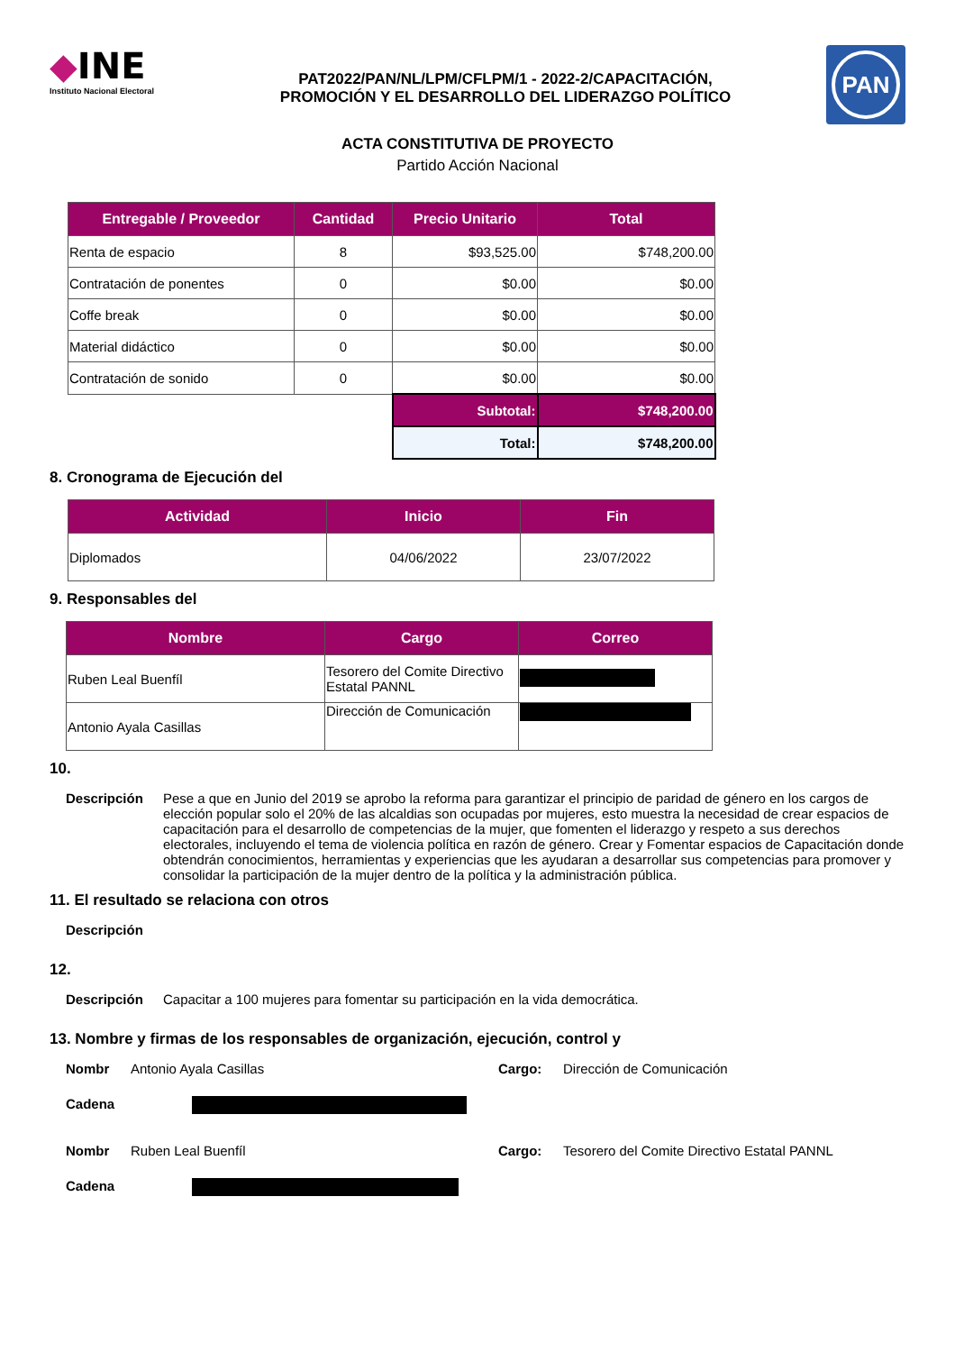◆INE
Instituto Nacional Electoral
PAT2022/PAN/NL/LPM/CFLPM/1 - 2022-2/CAPACITACIÓN,
PROMOCIÓN Y EL DESARROLLO DEL LIDERAZGO POLÍTICO
PAN
ACTA CONSTITUTIVA DE PROYECTO
Partido Acción Nacional
| Entregable / Proveedor | Cantidad | Precio Unitario | Total |
| --- | --- | --- | --- |
| Renta de espacio | 8 | $93,525.00 | $748,200.00 |
| Contratación de ponentes | 0 | $0.00 | $0.00 |
| Coffe break | 0 | $0.00 | $0.00 |
| Material didáctico | 0 | $0.00 | $0.00 |
| Contratación de sonido | 0 | $0.00 | $0.00 |
| | | Subtotal: | $748,200.00 |
| | | Total: | $748,200.00 |
8. Cronograma de Ejecución del
| Actividad | Inicio | Fin |
| --- | --- | --- |
| Diplomados | 04/06/2022 | 23/07/2022 |
9. Responsables del
| Nombre | Cargo | Correo |
| --- | --- | --- |
| Ruben Leal Buenfíl | Tesorero del Comite Directivo Estatal PANNL | |
| Antonio Ayala Casillas | Dirección de Comunicación | |
10.
Descripción Pese a que en Junio del 2019 se aprobo la reforma para garantizar el principio de paridad de género en los cargos de elección popular solo el 20% de las alcaldias son ocupadas por mujeres, esto muestra la necesidad de crear espacios de capacitación para el desarrollo de competencias de la mujer, que fomenten el liderazgo y respeto a sus derechos electorales, incluyendo el tema de violencia política en razón de género. Crear y Fomentar espacios de Capacitación donde obtendrán conocimientos, herramientas y experiencias que les ayudaran a desarrollar sus competencias para promover y consolidar la participación de la mujer dentro de la política y la administración pública.
11. El resultado se relaciona con otros
Descripción
12.
Descripción Capacitar a 100 mujeres para fomentar su participación en la vida democrática.
13. Nombre y firmas de los responsables de organización, ejecución, control y
Nombr Antonio Ayala Casillas Cargo: Dirección de Comunicación
Cadena
Nombr Ruben Leal Buenfíl Cargo: Tesorero del Comite Directivo Estatal PANNL
Cadena